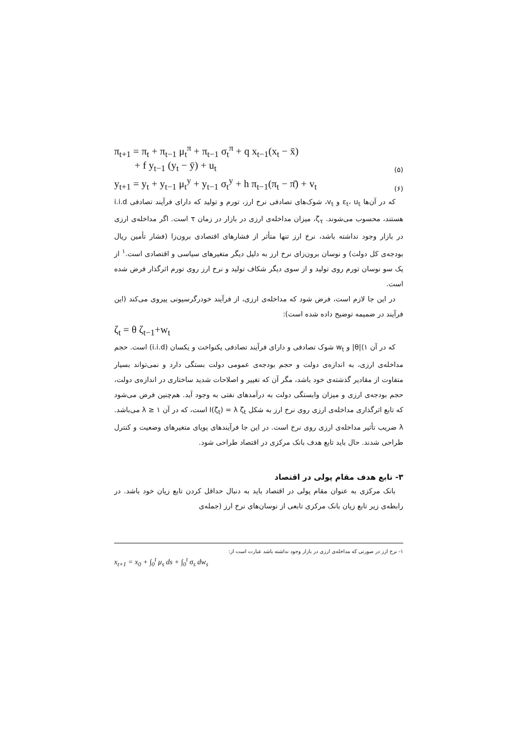π<sub>t+1</sub> = π<sub>t</sub> + π<sub>t−1</sub> μ<sub>t</sub><sup>π</sup> + π<sub>t−1</sub> σ<sub>t</sub><sup>π</sup> + q x<sub>t−1</sub>(x<sub>t</sub> − x̄)
+ f y<sub>t−1</sub> (y<sub>t</sub> − ȳ) + u<sub>t</sub> (۵)
y<sub>t+1</sub> = y<sub>t</sub> + y<sub>t−1</sub> μ<sub>t</sub><sup>y</sup> + y<sub>t−1</sub> σ<sub>t</sub><sup>y</sup> + h π<sub>t−1</sub>(π<sub>t</sub> − π̄) + v<sub>t</sub> (۶)
که در آن‌ها ε<sub>t</sub>، u<sub>t</sub> و v<sub>t</sub>، شوک‌های تصادفی نرخ ارز، تورم و تولید که دارای فرآیند تصادفی i.i.d هستند، محسوب می‌شوند. ζ<sub>τ</sub>، میزان مداخله‌ی ارزی در بازار در زمان τ است. اگر مداخله‌ی ارزی در بازار وجود نداشته باشد، نرخ ارز تنها متأثر از فشارهای اقتصادی برون‌زا (فشار تأمین ریال بودجه‌ی کل دولت) و نوسان برون‌زای نرخ ارز به دلیل دیگر متغیرهای سیاسی و اقتصادی است.<sup>۱</sup> از یک سو نوسان تورم روی تولید و از سوی دیگر شکاف تولید و نرخ ارز روی تورم اثرگذار فرض شده است.
در این جا لازم است، فرض شود که مداخله‌ی ارزی، از فرآیند خودرگرسیونی پیروی می‌کند (این فرآیند در ضمیمه توضیح داده شده است):
ζ<sub>t</sub> = θ ζ<sub>t−1</sub>+w<sub>t</sub>
که در آن ۱⟩|θ| و w<sub>t</sub> شوک تصادفی و دارای فرآیند تصادفی یکنواخت و یکسان (i.i.d) است. حجم مداخله‌ی ارزی، به اندازه‌ی دولت و حجم بودجه‌ی عمومی دولت بستگی دارد و نمی‌تواند بسیار متفاوت از مقادیر گذشته‌ی خود باشد، مگر آن که تغییر و اصلاحات شدید ساختاری در اندازه‌ی دولت، حجم بودجه‌ی ارزی و میزان وابستگی دولت به درآمدهای نفتی به وجود آید. هم‌چنین فرض می‌شود که تابع اثرگذاری مداخله‌ی ارزی روی نرخ ارز به شکل I(ζ<sub>t</sub>) = λ ζ<sub>t</sub> است، که در آن ۱ ≤ λ می‌باشد. λ ضریب تأثیر مداخله‌ی ارزی روی نرخ است. در این جا فرآیندهای پویای متغیرهای وضعیت و کنترل طراحی شدند. حال باید تابع هدف بانک مرکزی در اقتصاد طراحی شود.
۳- تابع هدف مقام پولی در اقتصاد
بانک مرکزی به عنوان مقام پولی در اقتصاد باید به دنبال حداقل کردن تابع زیان خود باشد. در رابطه‌ی زیر تابع زیان بانک مرکزی تابعی از نوسان‌های نرخ ارز (جمله‌ی
۱- نرخ ارز در صورتی که مداخله‌ی ارزی در بازار وجود نداشته باشد عبارت است از:
x<sub>t+1</sub> = x<sub>0</sub> + ∫<sub>0</sub><sup>t</sup> μ<sub>s</sub> ds + ∫<sub>0</sub><sup>t</sup> σ<sub>s</sub> dw<sub>s</sub>